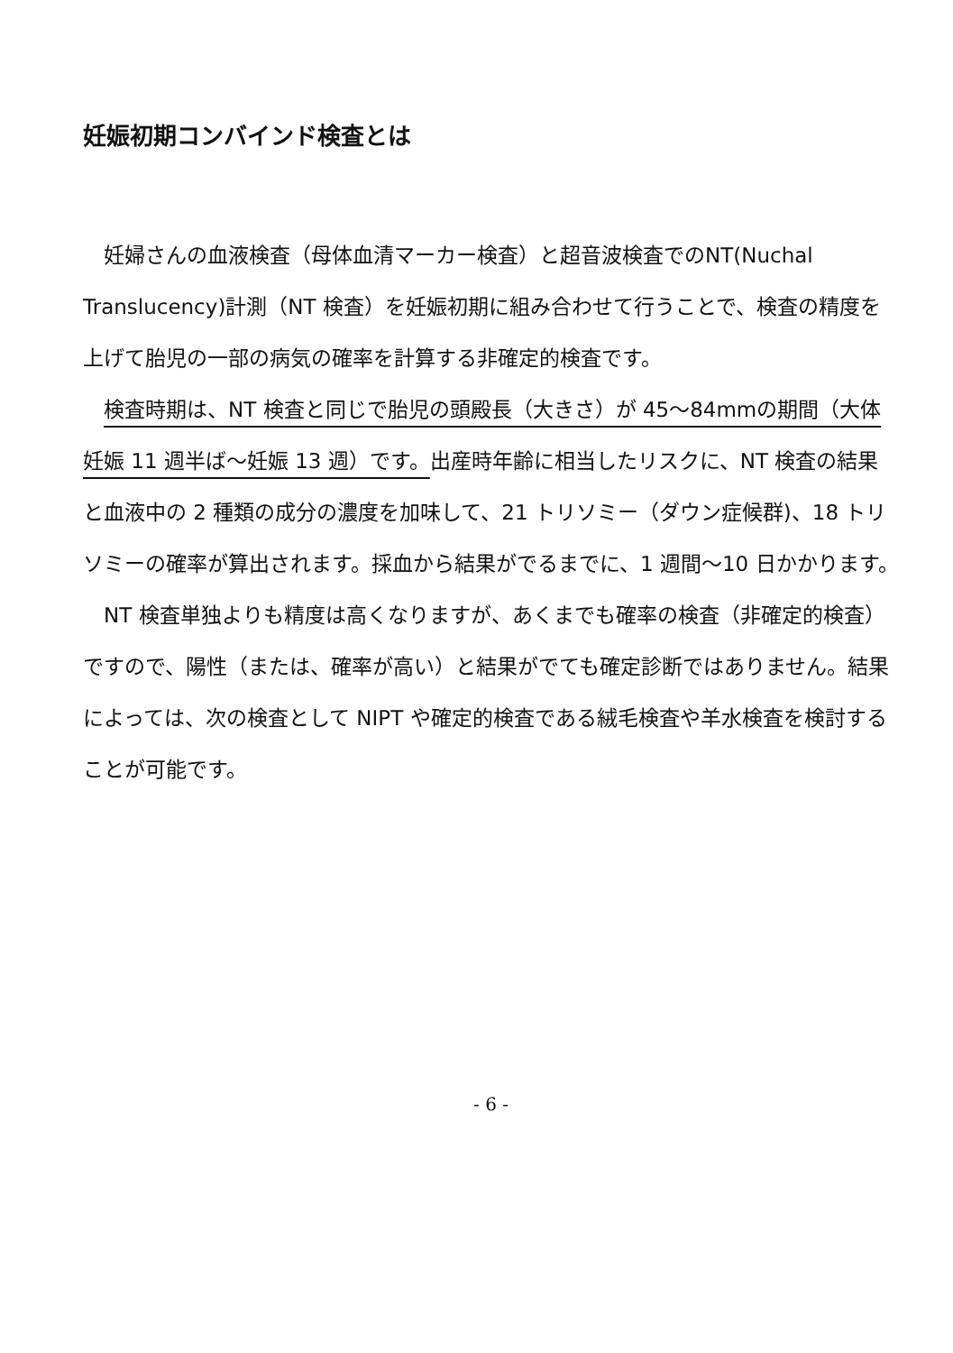妊娠初期コンバインド検査とは
妊婦さんの血液検査（母体血清マーカー検査）と超音波検査でのNT(Nuchal Translucency)計測（NT 検査）を妊娠初期に組み合わせて行うことで、検査の精度を上げて胎児の一部の病気の確率を計算する非確定的検査です。
検査時期は、NT 検査と同じで胎児の頭殿長（大きさ）が 45～84mmの期間（大体妊娠 11 週半ば～妊娠 13 週）です。出産時年齢に相当したリスクに、NT 検査の結果と血液中の 2 種類の成分の濃度を加味して、21 トリソミー（ダウン症候群)、18 トリソミーの確率が算出されます。採血から結果がでるまでに、1 週間～10 日かかります。
NT 検査単独よりも精度は高くなりますが、あくまでも確率の検査（非確定的検査）ですので、陽性（または、確率が高い）と結果がでても確定診断ではありません。結果によっては、次の検査として NIPT や確定的検査である絨毛検査や羊水検査を検討することが可能です。
- 6 -